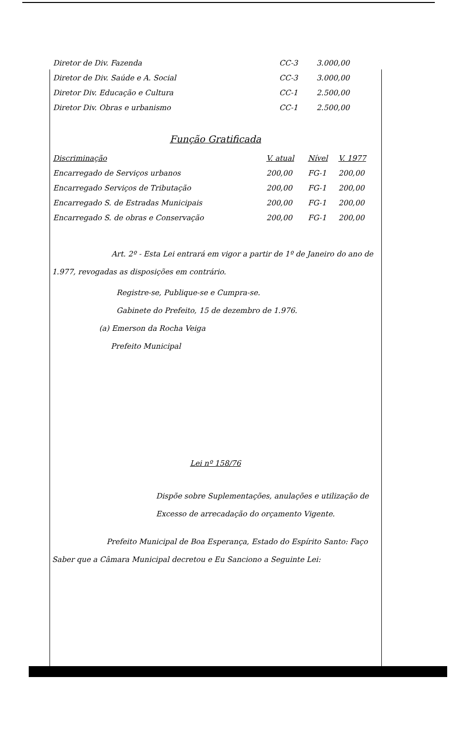| Diretor de Div. Fazenda | CC-3 | 3.000,00 |
| Diretor de Div. Saúde e A. Social | CC-3 | 3.000,00 |
| Diretor Div. Educação e Cultura | CC-1 | 2.500,00 |
| Diretor Div. Obras e urbanismo | CC-1 | 2.500,00 |
Função Gratificada
| Discriminação | V. atual | Nível | V. 1977 |
| --- | --- | --- | --- |
| Encarregado de Serviços urbanos | 200,00 | FG-1 | 200,00 |
| Encarregado Serviços de Tributação | 200,00 | FG-1 | 200,00 |
| Encarregado S. de Estradas Municipais | 200,00 | FG-1 | 200,00 |
| Encarregado S. de obras e Conservação | 200,00 | FG-1 | 200,00 |
Art. 2º - Esta Lei entrará em vigor a partir de 1º de Janeiro do ano de 1.977, revogadas as disposições em contrário.
Registre-se, Publique-se e Cumpra-se.
Gabinete do Prefeito, 15 de dezembro de 1.976.
(a) Emerson da Rocha Veiga
Prefeito Municipal
Lei nº 158/76
Dispõe sobre Suplementações, anulações e utilização de Excesso de arrecadação do orçamento Vigente.
Prefeito Municipal de Boa Esperança, Estado do Espírito Santo: Faço Saber que a Câmara Municipal decretou e Eu Sanciono a Seguinte Lei: